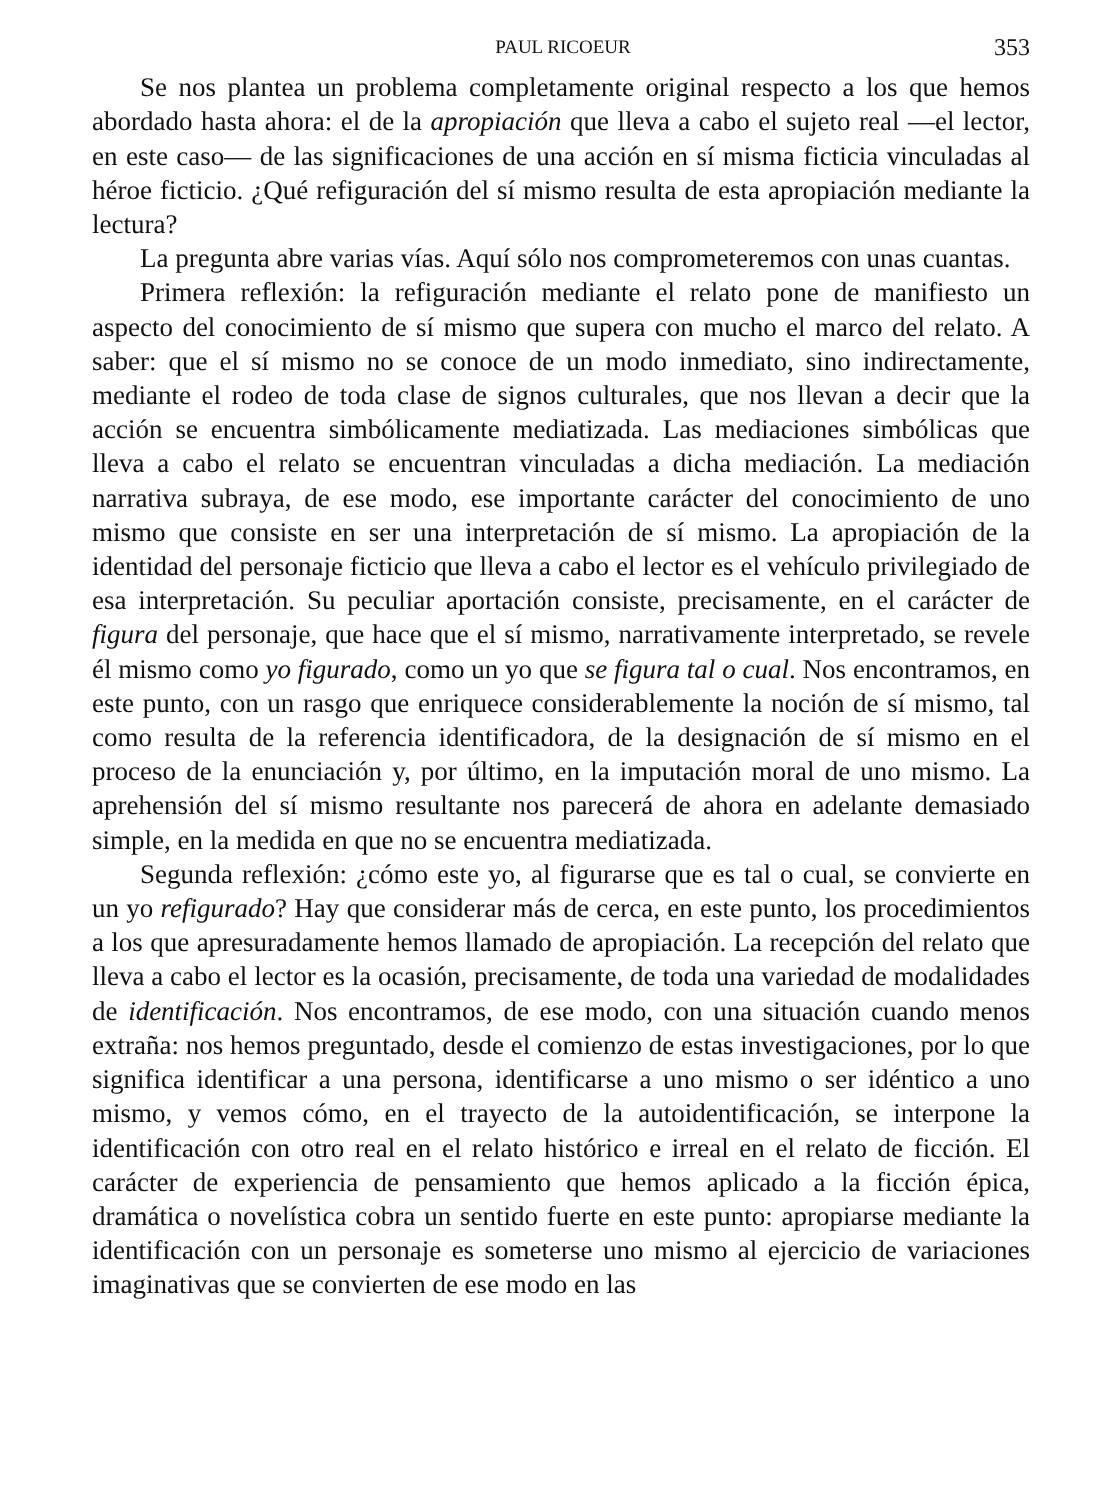PAUL RICOEUR 353
Se nos plantea un problema completamente original respecto a los que hemos abordado hasta ahora: el de la apropiación que lleva a cabo el sujeto real —el lector, en este caso— de las significaciones de una acción en sí misma ficticia vinculadas al héroe ficticio. ¿Qué refiguración del sí mismo resulta de esta apropiación mediante la lectura?
La pregunta abre varias vías. Aquí sólo nos comprometeremos con unas cuantas.
Primera reflexión: la refiguración mediante el relato pone de manifiesto un aspecto del conocimiento de sí mismo que supera con mucho el marco del relato. A saber: que el sí mismo no se conoce de un modo inmediato, sino indirectamente, mediante el rodeo de toda clase de signos culturales, que nos llevan a decir que la acción se encuentra simbólicamente mediatizada. Las mediaciones simbólicas que lleva a cabo el relato se encuentran vinculadas a dicha mediación. La mediación narrativa subraya, de ese modo, ese importante carácter del conocimiento de uno mismo que consiste en ser una interpretación de sí mismo. La apropiación de la identidad del personaje ficticio que lleva a cabo el lector es el vehículo privilegiado de esa interpretación. Su peculiar aportación consiste, precisamente, en el carácter de figura del personaje, que hace que el sí mismo, narrativamente interpretado, se revele él mismo como yo figurado, como un yo que se figura tal o cual. Nos encontramos, en este punto, con un rasgo que enriquece considerablemente la noción de sí mismo, tal como resulta de la referencia identificadora, de la designación de sí mismo en el proceso de la enunciación y, por último, en la imputación moral de uno mismo. La aprehensión del sí mismo resultante nos parecerá de ahora en adelante demasiado simple, en la medida en que no se encuentra mediatizada.
Segunda reflexión: ¿cómo este yo, al figurarse que es tal o cual, se convierte en un yo refigurado? Hay que considerar más de cerca, en este punto, los procedimientos a los que apresuradamente hemos llamado de apropiación. La recepción del relato que lleva a cabo el lector es la ocasión, precisamente, de toda una variedad de modalidades de identificación. Nos encontramos, de ese modo, con una situación cuando menos extraña: nos hemos preguntado, desde el comienzo de estas investigaciones, por lo que significa identificar a una persona, identificarse a uno mismo o ser idéntico a uno mismo, y vemos cómo, en el trayecto de la autoidentificación, se interpone la identificación con otro real en el relato histórico e irreal en el relato de ficción. El carácter de experiencia de pensamiento que hemos aplicado a la ficción épica, dramática o novelística cobra un sentido fuerte en este punto: apropiarse mediante la identificación con un personaje es someterse uno mismo al ejercicio de variaciones imaginativas que se convierten de ese modo en las